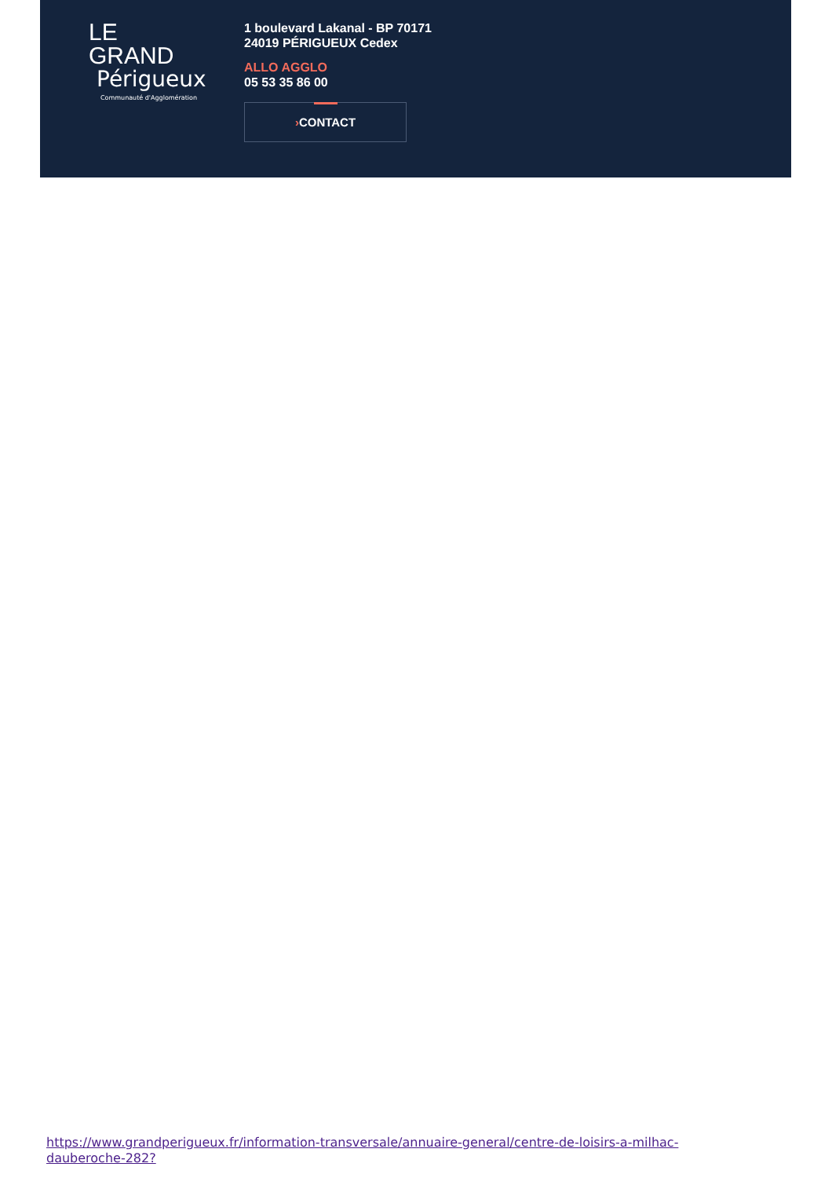LE GRAND
Périgueux
Communauté d'Agglomération
1 boulevard Lakanal - BP 70171
24019 PÉRIGUEUX Cedex
ALLO AGGLO
05 53 35 86 00
›CONTACT
https://www.grandperigueux.fr/information-transversale/annuaire-general/centre-de-loisirs-a-milhac-dauberoche-282?